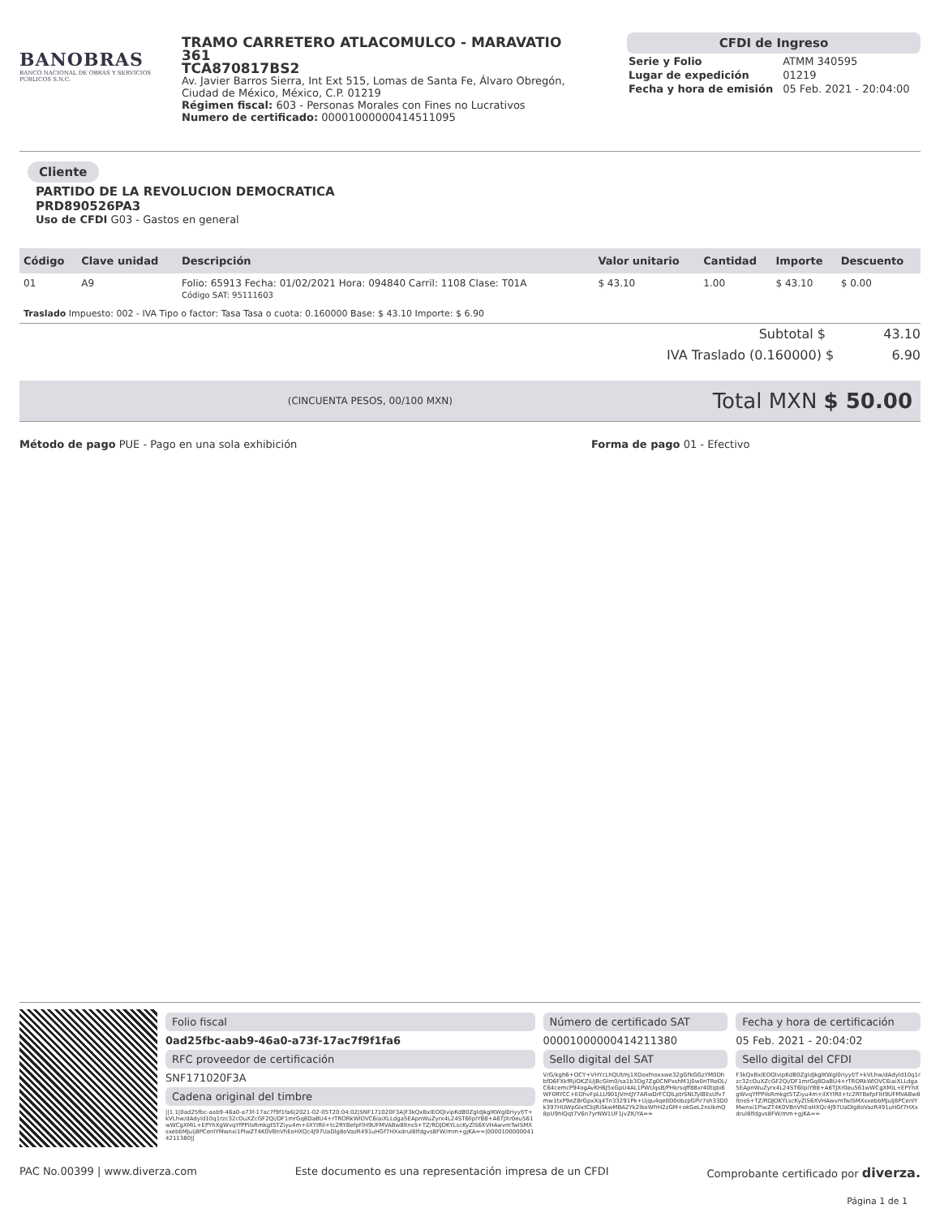BANOBRAS
BANCO NACIONAL DE OBRAS Y SERVICIOS PÚBLICOS S.N.C.
TRAMO CARRETERO ATLACOMULCO - MARAVATIO 361
TCA870817BS2
Av. Javier Barros Sierra, Int Ext 515, Lomas de Santa Fe, Álvaro Obregón, Ciudad de México, México, C.P. 01219
Régimen fiscal: 603 - Personas Morales con Fines no Lucrativos
Numero de certificado: 00001000000414511095
CFDI de Ingreso
| Serie y Folio | ATMM 340595 |
| Lugar de expedición | 01219 |
| Fecha y hora de emisión | 05 Feb. 2021 - 20:04:00 |
Cliente
PARTIDO DE LA REVOLUCION DEMOCRATICA
PRD890526PA3
Uso de CFDI G03 - Gastos en general
| Código | Clave unidad | Descripción | Valor unitario | Cantidad | Importe | Descuento |
| --- | --- | --- | --- | --- | --- | --- |
| 01 | A9 | Folio: 65913 Fecha: 01/02/2021 Hora: 094840 Carril: 1108 Clase: T01A Código SAT: 95111603 | $ 43.10 | 1.00 | $ 43.10 | $ 0.00 |
| Traslado Impuesto: 002 - IVA Tipo o factor: Tasa Tasa o cuota: 0.160000 Base: $ 43.10 Importe: $ 6.90 | | | | | | |
Subtotal $ 43.10
IVA Traslado (0.160000) $ 6.90
(CINCUENTA PESOS, 00/100 MXN) Total MXN $ 50.00
Método de pago PUE - Pago en una sola exhibición Forma de pago 01 - Efectivo
Folio fiscal
0ad25fbc-aab9-46a0-a73f-17ac7f9f1fa6
RFC proveedor de certificación
SNF171020F3A
Cadena original del timbre
||1.1|0ad25fbc-aab9-46a0-a73f-17ac7f9f1fa6|2021-02-05T20:04:02|SNF171020F3A|F3kQxBxlEOQlvipKdB0ZgldJkglKWgl0riyyf/T+kVLhw/dAdyld10q1rzc32cOuXZcGF2Qi/DF1mrGq8DaBU4+rTRORkWlOVC6iaiXLLdga5EApnWuZyrx4L24ST6llplYB8+A6TJXr0eu561wWCgXMiL+EPYhXgWvqYfPPilsRmkgt5TZiyu4m+ilXYIRIl+tc2RYBefpFlH9UFMVABw8ltnsS+TZ/RDJOKYLscKyZlS6XVHAwvmTwlSMXsxebbMJulj8PCenlYMwnxi1PlwZT4K0VBnVhEoHXQc4J97UaDlg8oVazR491uHGf7HXxdrul8lfdgvs8FW/mm+gjKA==|00001000000414211380||
Número de certificado SAT
00001000000414211380
Sello digital del SAT
V/G/kgh6+OCY+VHYcLhQUtmj1XDoxfnoxxwe32gGfkGGzYM0DhbfD6FXkfRjiOKZiUjBcGlm0/sa1b3Og7Zg0CNPxshM1j0w0nTRoOL/C64cemcP94ogAvKH6J5xGpU4AL1PWUqsB/PHkrsqff88xr40tqbi6WF0RYCC+EOhvFpLLU901JVmtJY7ARwDrFCQILptrSNLTyIBEsUfv7mw1txP9eZ8rGpxXq4Tn33291Pk+Ujqu4qe0D0obzpGPir7sh33D0k397HUWpGlxtCbJRiSkwMBA2Yk2lbxWfrH2zGM+okGeL2nslkmQ8pU9hlQqt7V6n7yrNW1UF1jvZK/YA==
Fecha y hora de certificación
05 Feb. 2021 - 20:04:02
Sello digital del CFDI
F3kQxBxlEOQlvipKdB0ZgldJkglKWgl0riyyf/T+kVLhw/dAdyld10q1rzc32cOuXZcGF2Qi/DF1mrGq8DaBU4+rTRORkWlOVC6iaiXLLdga5EApnWuZyrx4L24ST6llplYB8+A6TJXr0eu561wWCgXMiL+EPYhXgWvqYfPPilsRmkgt5TZiyu4m+ilXYIRIl+tc2RYBefpFlH9UFMVABw8ltnsS+TZ/RDJOKYLscKyZlS6XVHAwvmTwlSMXsxebbMJulj8PCenlYMwnxi1PlwZT4K0VBnVhEoHXQc4J97UaDlg8oVazR491uHGf7HXxdrul8lfdgvs8FW/mm+gjKA==
PAC No.00399 | www.diverza.com Este documento es una representación impresa de un CFDI Comprobante certificado por diverza.
Página 1 de 1